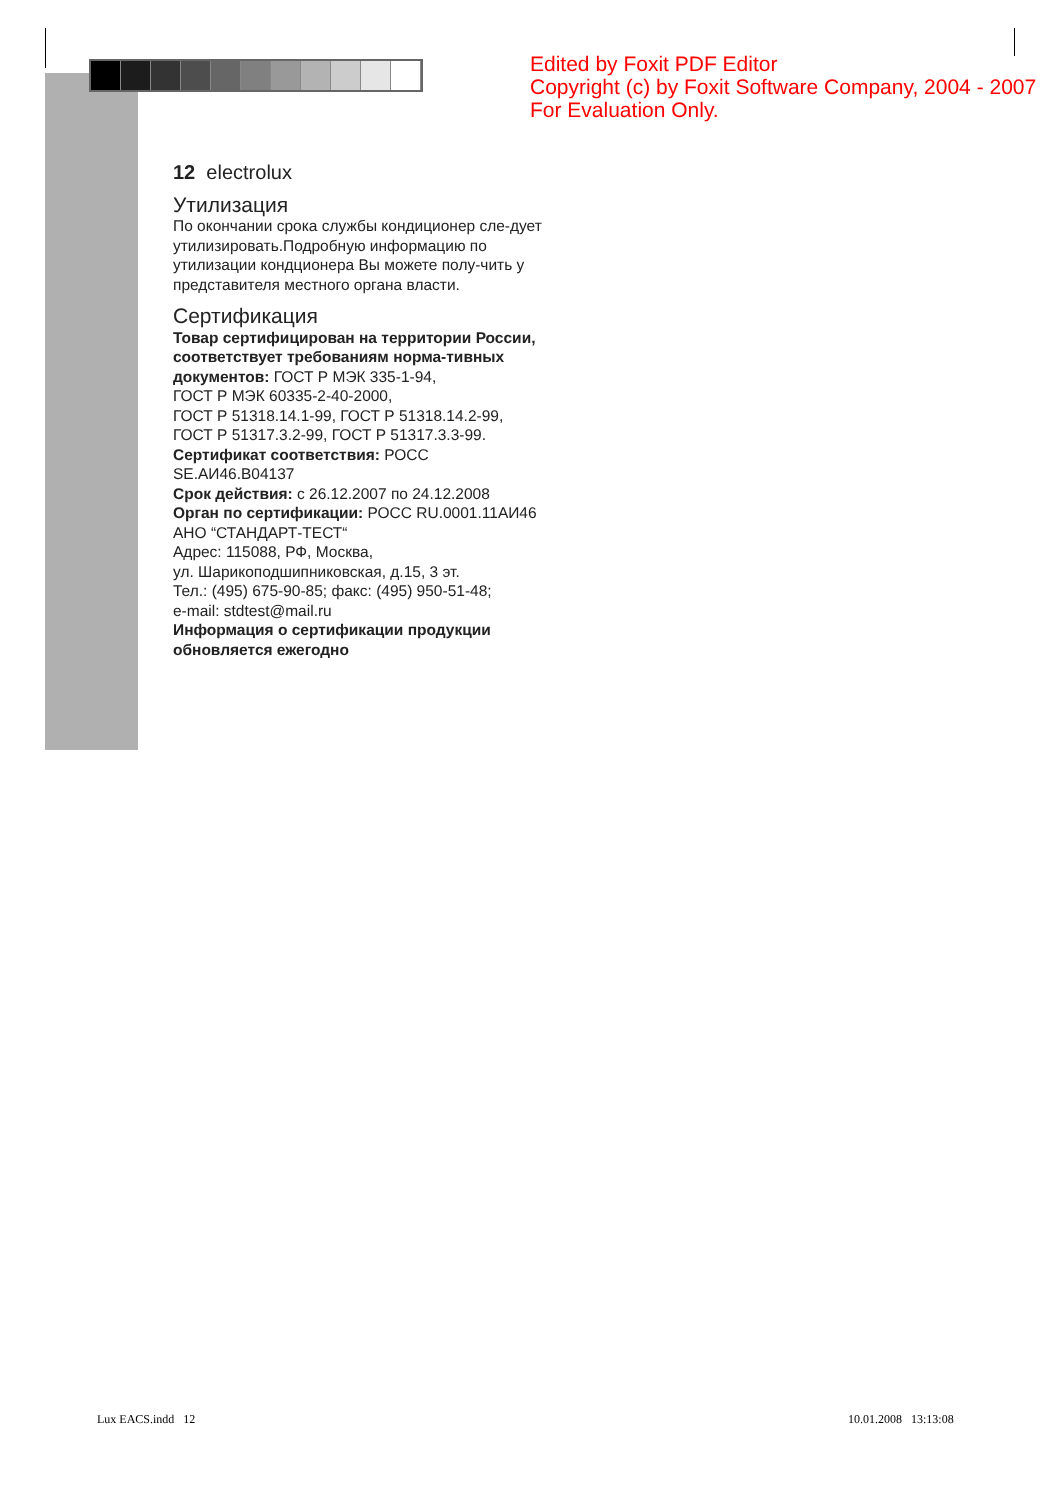Edited by Foxit PDF Editor
Copyright (c) by Foxit Software Company, 2004 - 2007
For Evaluation Only.
12 electrolux
Утилизация
По окончании срока службы кондиционер сле-дует утилизировать.Подробную информацию по утилизации кондционера Вы можете полу-чить у представителя местного органа власти.
Сертификация
Товар сертифицирован на территории России, соответствует требованиям норма-тивных документов: ГОСТ Р МЭК 335-1-94,
ГОСТ Р МЭК 60335-2-40-2000,
ГОСТ Р 51318.14.1-99, ГОСТ Р 51318.14.2-99,
ГОСТ Р 51317.3.2-99, ГОСТ Р 51317.3.3-99.
Сертификат соответствия: РОСС SE.АИ46.В04137
Срок действия: с 26.12.2007 по 24.12.2008
Орган по сертификации: РОСС RU.0001.11АИ46
АНО “СТАНДАРТ-ТЕСТ“
Адрес: 115088, РФ, Москва,
ул. Шарикоподшипниковская, д.15, 3 эт.
Тел.: (495) 675-90-85; факс: (495) 950-51-48;
e-mail: stdtest@mail.ru
Информация о сертификации продукции обновляется ежегодно
Lux EACS.indd 12 10.01.2008 13:13:08